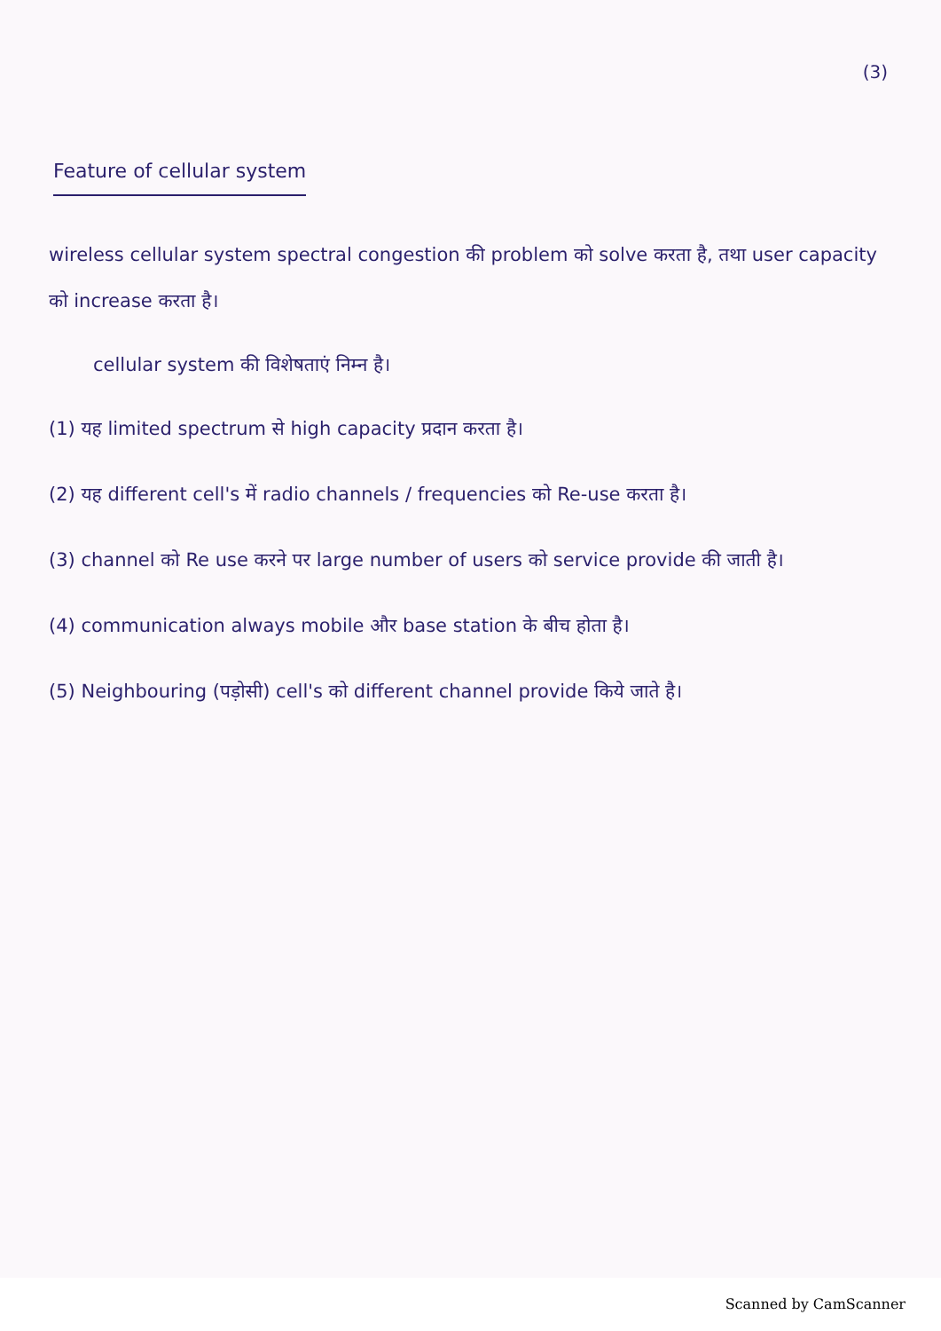(3)
Feature of cellular system
wireless cellular system spectral congestion की problem को solve करता है, तथा user capacity को increase करता है।
cellular system की विशेषताएं निम्न है।
(1) यह limited spectrum से high capacity प्रदान करता है।
(2) यह different cell's में radio channels / frequencies को Re-use करता है।
(3) channel को Re use करने पर large number of users को service provide की जाती है।
(4) communication always mobile और base station के बीच होता है।
(5) Neighbouring (पड़ोसी) cell's को different channel provide किये जाते है।
Scanned by CamScanner